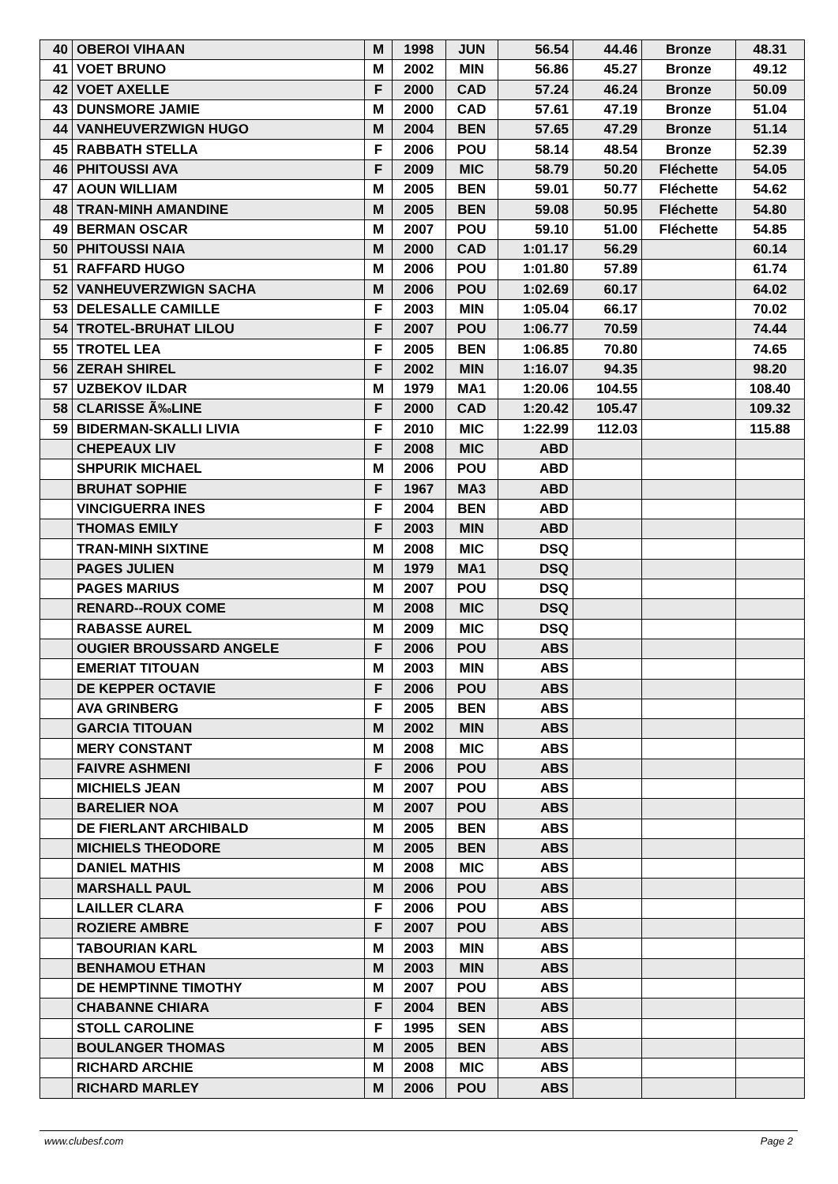| 40 | OBEROI VIHAAN | M | 1998 | JUN | 56.54 | 44.46 | Bronze | 48.31 |
| 41 | VOET BRUNO | M | 2002 | MIN | 56.86 | 45.27 | Bronze | 49.12 |
| 42 | VOET AXELLE | F | 2000 | CAD | 57.24 | 46.24 | Bronze | 50.09 |
| 43 | DUNSMORE JAMIE | M | 2000 | CAD | 57.61 | 47.19 | Bronze | 51.04 |
| 44 | VANHEUVERZWIGN HUGO | M | 2004 | BEN | 57.65 | 47.29 | Bronze | 51.14 |
| 45 | RABBATH STELLA | F | 2006 | POU | 58.14 | 48.54 | Bronze | 52.39 |
| 46 | PHITOUSSI AVA | F | 2009 | MIC | 58.79 | 50.20 | Fléchette | 54.05 |
| 47 | AOUN WILLIAM | M | 2005 | BEN | 59.01 | 50.77 | Fléchette | 54.62 |
| 48 | TRAN-MINH AMANDINE | M | 2005 | BEN | 59.08 | 50.95 | Fléchette | 54.80 |
| 49 | BERMAN OSCAR | M | 2007 | POU | 59.10 | 51.00 | Fléchette | 54.85 |
| 50 | PHITOUSSI NAIA | M | 2000 | CAD | 1:01.17 | 56.29 | | 60.14 |
| 51 | RAFFARD HUGO | M | 2006 | POU | 1:01.80 | 57.89 | | 61.74 |
| 52 | VANHEUVERZWIGN SACHA | M | 2006 | POU | 1:02.69 | 60.17 | | 64.02 |
| 53 | DELESALLE CAMILLE | F | 2003 | MIN | 1:05.04 | 66.17 | | 70.02 |
| 54 | TROTEL-BRUHAT LILOU | F | 2007 | POU | 1:06.77 | 70.59 | | 74.44 |
| 55 | TROTEL LEA | F | 2005 | BEN | 1:06.85 | 70.80 | | 74.65 |
| 56 | ZERAH SHIREL | F | 2002 | MIN | 1:16.07 | 94.35 | | 98.20 |
| 57 | UZBEKOV ILDAR | M | 1979 | MA1 | 1:20.06 | 104.55 | | 108.40 |
| 58 | CLARISSE Ã‰LINE | F | 2000 | CAD | 1:20.42 | 105.47 | | 109.32 |
| 59 | BIDERMAN-SKALLI LIVIA | F | 2010 | MIC | 1:22.99 | 112.03 | | 115.88 |
| | CHEPEAUX LIV | F | 2008 | MIC | ABD | | | |
| | SHPURIK MICHAEL | M | 2006 | POU | ABD | | | |
| | BRUHAT SOPHIE | F | 1967 | MA3 | ABD | | | |
| | VINCIGUERRA INES | F | 2004 | BEN | ABD | | | |
| | THOMAS EMILY | F | 2003 | MIN | ABD | | | |
| | TRAN-MINH SIXTINE | M | 2008 | MIC | DSQ | | | |
| | PAGES JULIEN | M | 1979 | MA1 | DSQ | | | |
| | PAGES MARIUS | M | 2007 | POU | DSQ | | | |
| | RENARD--ROUX COME | M | 2008 | MIC | DSQ | | | |
| | RABASSE AUREL | M | 2009 | MIC | DSQ | | | |
| | OUGIER BROUSSARD ANGELE | F | 2006 | POU | ABS | | | |
| | EMERIAT TITOUAN | M | 2003 | MIN | ABS | | | |
| | DE KEPPER OCTAVIE | F | 2006 | POU | ABS | | | |
| | AVA GRINBERG | F | 2005 | BEN | ABS | | | |
| | GARCIA TITOUAN | M | 2002 | MIN | ABS | | | |
| | MERY CONSTANT | M | 2008 | MIC | ABS | | | |
| | FAIVRE ASHMENI | F | 2006 | POU | ABS | | | |
| | MICHIELS JEAN | M | 2007 | POU | ABS | | | |
| | BARELIER NOA | M | 2007 | POU | ABS | | | |
| | DE FIERLANT ARCHIBALD | M | 2005 | BEN | ABS | | | |
| | MICHIELS THEODORE | M | 2005 | BEN | ABS | | | |
| | DANIEL MATHIS | M | 2008 | MIC | ABS | | | |
| | MARSHALL PAUL | M | 2006 | POU | ABS | | | |
| | LAILLER CLARA | F | 2006 | POU | ABS | | | |
| | ROZIERE AMBRE | F | 2007 | POU | ABS | | | |
| | TABOURIAN KARL | M | 2003 | MIN | ABS | | | |
| | BENHAMOU ETHAN | M | 2003 | MIN | ABS | | | |
| | DE HEMPTINNE TIMOTHY | M | 2007 | POU | ABS | | | |
| | CHABANNE CHIARA | F | 2004 | BEN | ABS | | | |
| | STOLL CAROLINE | F | 1995 | SEN | ABS | | | |
| | BOULANGER THOMAS | M | 2005 | BEN | ABS | | | |
| | RICHARD ARCHIE | M | 2008 | MIC | ABS | | | |
| | RICHARD MARLEY | M | 2006 | POU | ABS | | | |
www.clubesf.com Page 2